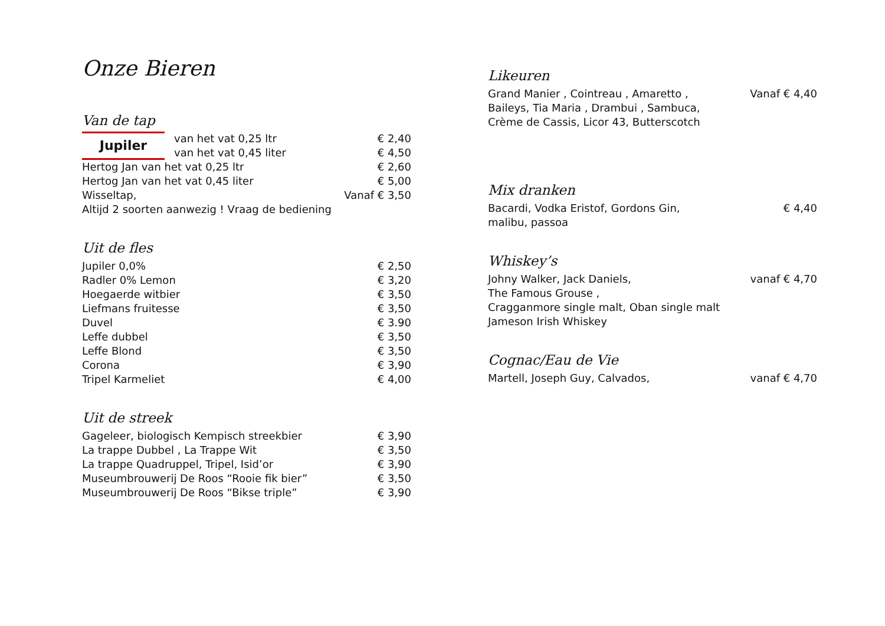Onze Bieren
Van de tap
Jupiler
van het vat 0,25 ltr € 2,40
van het vat 0,45 liter € 4,50
Hertog Jan van het vat 0,25 ltr € 2,60
Hertog Jan van het vat 0,45 liter € 5,00
Wisseltap, Vanaf € 3,50
Altijd 2 soorten aanwezig ! Vraag de bediening
Uit de fles
Jupiler 0,0% € 2,50
Radler 0% Lemon € 3,20
Hoegaerde witbier € 3,50
Liefmans fruitesse € 3,50
Duvel € 3.90
Leffe dubbel € 3,50
Leffe Blond € 3,50
Corona € 3,90
Tripel Karmeliet € 4,00
Uit de streek
Gageleer, biologisch Kempisch streekbier € 3,90
La trappe Dubbel , La Trappe Wit € 3,50
La trappe Quadruppel, Tripel, Isid’or € 3,90
Museumbrouwerij De Roos “Rooie fik bier” € 3,50
Museumbrouwerij De Roos “Bikse triple” € 3,90
Likeuren
Grand Manier , Cointreau , Amaretto , Vanaf € 4,40
Baileys, Tia Maria , Drambui , Sambuca,
Crème de Cassis, Licor 43, Butterscotch
Mix dranken
Bacardi, Vodka Eristof, Gordons Gin, € 4,40
malibu, passoa
Whiskey’s
Johny Walker, Jack Daniels, vanaf € 4,70
The Famous Grouse ,
Cragganmore single malt, Oban single malt
Jameson Irish Whiskey
Cognac/Eau de Vie
Martell, Joseph Guy, Calvados, vanaf € 4,70